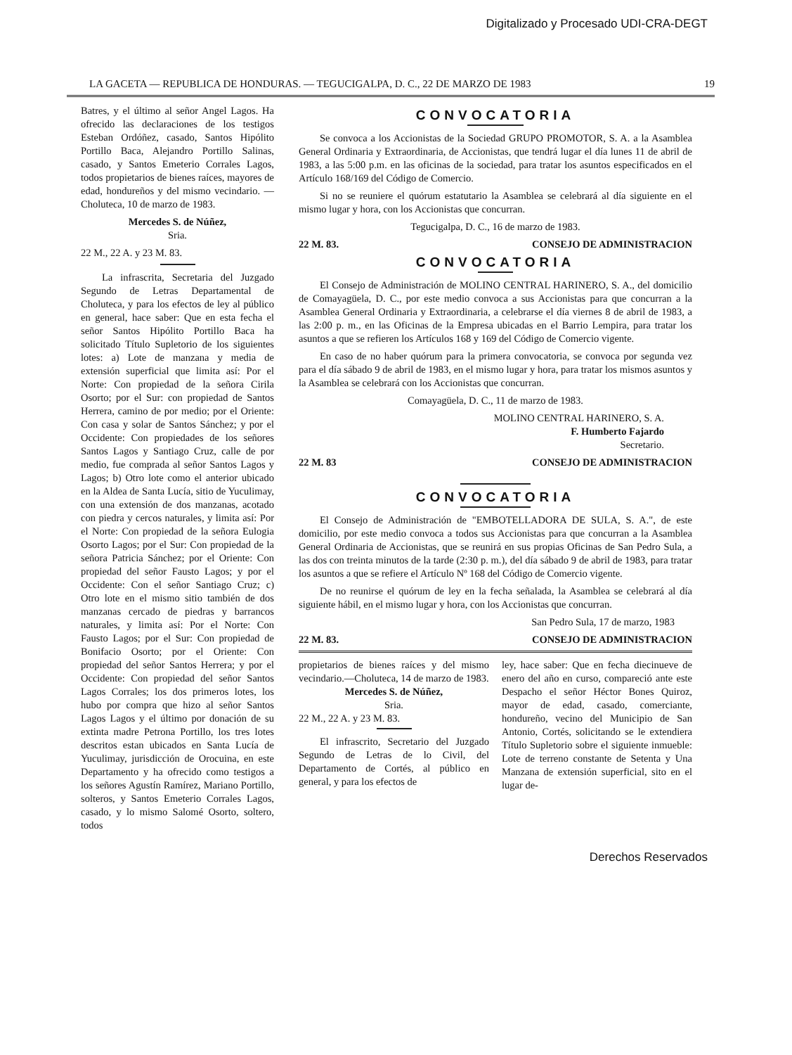Digitalizado y Procesado UDI-CRA-DEGT
LA GACETA — REPUBLICA DE HONDURAS. — TEGUCIGALPA, D. C., 22 DE MARZO DE 1983 19
Batres, y el último al señor Angel Lagos. Ha ofrecido las declaraciones de los testigos Esteban Ordóñez, casado, Santos Hipólito Portillo Baca, Alejandro Portillo Salinas, casado, y Santos Emeterio Corrales Lagos, todos propietarios de bienes raíces, mayores de edad, hondureños y del mismo vecindario. — Choluteca, 10 de marzo de 1983.
Mercedes S. de Núñez,
Sria.
22 M., 22 A. y 23 M. 83.
La infrascrita, Secretaria del Juzgado Segundo de Letras Departamental de Choluteca, y para los efectos de ley al público en general, hace saber: Que en esta fecha el señor Santos Hipólito Portillo Baca ha solicitado Título Supletorio de los siguientes lotes: a) Lote de manzana y media de extensión superficial que limita así: Por el Norte: Con propiedad de la señora Cirila Osorto; por el Sur: con propiedad de Santos Herrera, camino de por medio; por el Oriente: Con casa y solar de Santos Sánchez; y por el Occidente: Con propiedades de los señores Santos Lagos y Santiago Cruz, calle de por medio, fue comprada al señor Santos Lagos y Lagos; b) Otro lote como el anterior ubicado en la Aldea de Santa Lucía, sitio de Yuculimay, con una extensión de dos manzanas, acotado con piedra y cercos naturales, y limita así: Por el Norte: Con propiedad de la señora Eulogia Osorto Lagos; por el Sur: Con propiedad de la señora Patricia Sánchez; por el Oriente: Con propiedad del señor Fausto Lagos; y por el Occidente: Con el señor Santiago Cruz; c) Otro lote en el mismo sitio también de dos manzanas cercado de piedras y barrancos naturales, y limita así: Por el Norte: Con Fausto Lagos; por el Sur: Con propiedad de Bonifacio Osorto; por el Oriente: Con propiedad del señor Santos Herrera; y por el Occidente: Con propiedad del señor Santos Lagos Corrales; los dos primeros lotes, los hubo por compra que hizo al señor Santos Lagos Lagos y el último por donación de su extinta madre Petrona Portillo, los tres lotes descritos estan ubicados en Santa Lucía de Yuculimay, jurisdicción de Orocuina, en este Departamento y ha ofrecido como testigos a los señores Agustín Ramírez, Mariano Portillo, solteros, y Santos Emeterio Corrales Lagos, casado, y lo mismo Salomé Osorto, soltero, todos
CONVOCATORIA
Se convoca a los Accionistas de la Sociedad GRUPO PROMOTOR, S. A. a la Asamblea General Ordinaria y Extraordinaria, de Accionistas, que tendrá lugar el día lunes 11 de abril de 1983, a las 5:00 p.m. en las oficinas de la sociedad, para tratar los asuntos especificados en el Artículo 168/169 del Código de Comercio.
Si no se reuniere el quórum estatutario la Asamblea se celebrará al día siguiente en el mismo lugar y hora, con los Accionistas que concurran.
Tegucigalpa, D. C., 16 de marzo de 1983.
22 M. 83. CONSEJO DE ADMINISTRACION
CONVOCATORIA
El Consejo de Administración de MOLINO CENTRAL HARINERO, S. A., del domicilio de Comayagüela, D. C., por este medio convoca a sus Accionistas para que concurran a la Asamblea General Ordinaria y Extraordinaria, a celebrarse el día viernes 8 de abril de 1983, a las 2:00 p. m., en las Oficinas de la Empresa ubicadas en el Barrio Lempira, para tratar los asuntos a que se refieren los Artículos 168 y 169 del Código de Comercio vigente.
En caso de no haber quórum para la primera convocatoria, se convoca por segunda vez para el día sábado 9 de abril de 1983, en el mismo lugar y hora, para tratar los mismos asuntos y la Asamblea se celebrará con los Accionistas que concurran.
Comayagüela, D. C., 11 de marzo de 1983.
MOLINO CENTRAL HARINERO, S. A.
F. Humberto Fajardo
Secretario.
22 M. 83 CONSEJO DE ADMINISTRACION
CONVOCATORIA
El Consejo de Administración de "EMBOTELLADORA DE SULA, S. A.", de este domicilio, por este medio convoca a todos sus Accionistas para que concurran a la Asamblea General Ordinaria de Accionistas, que se reunirá en sus propias Oficinas de San Pedro Sula, a las dos con treinta minutos de la tarde (2:30 p. m.), del día sábado 9 de abril de 1983, para tratar los asuntos a que se refiere el Artículo Nº 168 del Código de Comercio vigente.
De no reunirse el quórum de ley en la fecha señalada, la Asamblea se celebrará al día siguiente hábil, en el mismo lugar y hora, con los Accionistas que concurran.
San Pedro Sula, 17 de marzo, 1983
22 M. 83. CONSEJO DE ADMINISTRACION
propietarios de bienes raíces y del mismo vecindario.—Choluteca, 14 de marzo de 1983.
Mercedes S. de Núñez,
Sria.
22 M., 22 A. y 23 M. 83.
El infrascrito, Secretario del Juzgado Segundo de Letras de lo Civil, del Departamento de Cortés, al público en general, y para los efectos de
ley, hace saber: Que en fecha diecinueve de enero del año en curso, compareció ante este Despacho el señor Héctor Bones Quiroz, mayor de edad, casado, comerciante, hondureño, vecino del Municipio de San Antonio, Cortés, solicitando se le extendiera Título Supletorio sobre el siguiente inmueble: Lote de terreno constante de Setenta y Una Manzana de extensión superficial, sito en el lugar de-
Derechos Reservados